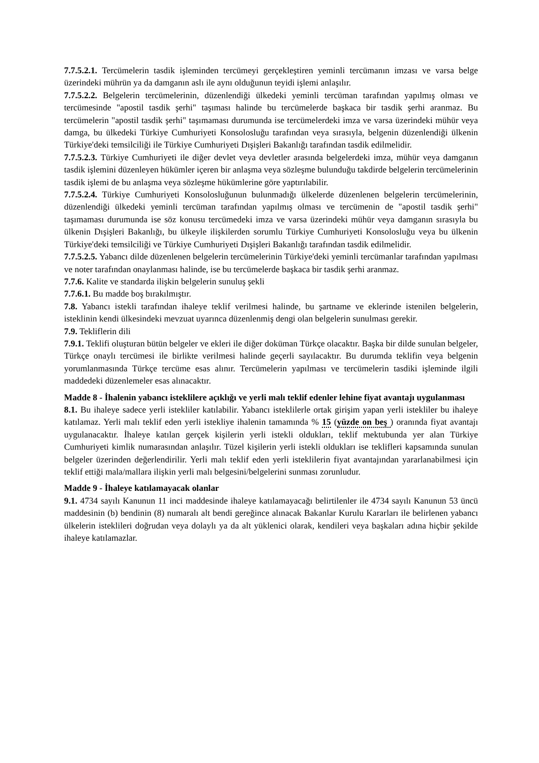7.7.5.2.1. Tercümelerin tasdik işleminden tercümeyi gerçekleştiren yeminli tercümanın imzası ve varsa belge üzerindeki mührün ya da damganın aslı ile aynı olduğunun teyidi işlemi anlaşılır.
7.7.5.2.2. Belgelerin tercümelerinin, düzenlendiği ülkedeki yeminli tercüman tarafından yapılmış olması ve tercümesinde "apostil tasdik şerhi" taşıması halinde bu tercümelerde başkaca bir tasdik şerhi aranmaz. Bu tercümelerin "apostil tasdik şerhi" taşımaması durumunda ise tercümelerdeki imza ve varsa üzerindeki mühür veya damga, bu ülkedeki Türkiye Cumhuriyeti Konsolosluğu tarafından veya sırasıyla, belgenin düzenlendiği ülkenin Türkiye'deki temsilciliği ile Türkiye Cumhuriyeti Dışişleri Bakanlığı tarafından tasdik edilmelidir.
7.7.5.2.3. Türkiye Cumhuriyeti ile diğer devlet veya devletler arasında belgelerdeki imza, mühür veya damganın tasdik işlemini düzenleyen hükümler içeren bir anlaşma veya sözleşme bulunduğu takdirde belgelerin tercümelerinin tasdik işlemi de bu anlaşma veya sözleşme hükümlerine göre yaptırılabilir.
7.7.5.2.4. Türkiye Cumhuriyeti Konsolosluğunun bulunmadığı ülkelerde düzenlenen belgelerin tercümelerinin, düzenlendiği ülkedeki yeminli tercüman tarafından yapılmış olması ve tercümenin de "apostil tasdik şerhi" taşımaması durumunda ise söz konusu tercümedeki imza ve varsa üzerindeki mühür veya damganın sırasıyla bu ülkenin Dışişleri Bakanlığı, bu ülkeyle ilişkilerden sorumlu Türkiye Cumhuriyeti Konsolosluğu veya bu ülkenin Türkiye'deki temsilciliği ve Türkiye Cumhuriyeti Dışişleri Bakanlığı tarafından tasdik edilmelidir.
7.7.5.2.5. Yabancı dilde düzenlenen belgelerin tercümelerinin Türkiye'deki yeminli tercümanlar tarafından yapılması ve noter tarafından onaylanması halinde, ise bu tercümelerde başkaca bir tasdik şerhi aranmaz.
7.7.6. Kalite ve standarda ilişkin belgelerin sunuluş şekli
7.7.6.1. Bu madde boş bırakılmıştır.
7.8. Yabancı istekli tarafından ihaleye teklif verilmesi halinde, bu şartname ve eklerinde istenilen belgelerin, isteklinin kendi ülkesindeki mevzuat uyarınca düzenlenmiş dengi olan belgelerin sunulması gerekir.
7.9. Tekliflerin dili
7.9.1. Teklifi oluşturan bütün belgeler ve ekleri ile diğer doküman Türkçe olacaktır. Başka bir dilde sunulan belgeler, Türkçe onaylı tercümesi ile birlikte verilmesi halinde geçerli sayılacaktır. Bu durumda teklifin veya belgenin yorumlanmasında Türkçe tercüme esas alınır. Tercümelerin yapılması ve tercümelerin tasdiki işleminde ilgili maddedeki düzenlemeler esas alınacaktır.
Madde 8 - İhalenin yabancı isteklilere açıklığı ve yerli malı teklif edenler lehine fiyat avantajı uygulanması
8.1. Bu ihaleye sadece yerli istekliler katılabilir. Yabancı isteklilerle ortak girişim yapan yerli istekliler bu ihaleye katılamaz. Yerli malı teklif eden yerli istekliye ihalenin tamamında % 15 (yüzde on beş ) oranında fiyat avantajı uygulanacaktır. İhaleye katılan gerçek kişilerin yerli istekli oldukları, teklif mektubunda yer alan Türkiye Cumhuriyeti kimlik numarasından anlaşılır. Tüzel kişilerin yerli istekli oldukları ise teklifleri kapsamında sunulan belgeler üzerinden değerlendirilir. Yerli malı teklif eden yerli isteklilerin fiyat avantajından yararlanabilmesi için teklif ettiği mala/mallara ilişkin yerli malı belgesini/belgelerini sunması zorunludur.
Madde 9 - İhaleye katılamayacak olanlar
9.1. 4734 sayılı Kanunun 11 inci maddesinde ihaleye katılamayacağı belirtilenler ile 4734 sayılı Kanunun 53 üncü maddesinin (b) bendinin (8) numaralı alt bendi gereğince alınacak Bakanlar Kurulu Kararları ile belirlenen yabancı ülkelerin isteklileri doğrudan veya dolaylı ya da alt yüklenici olarak, kendileri veya başkaları adına hiçbir şekilde ihaleye katılamazlar.